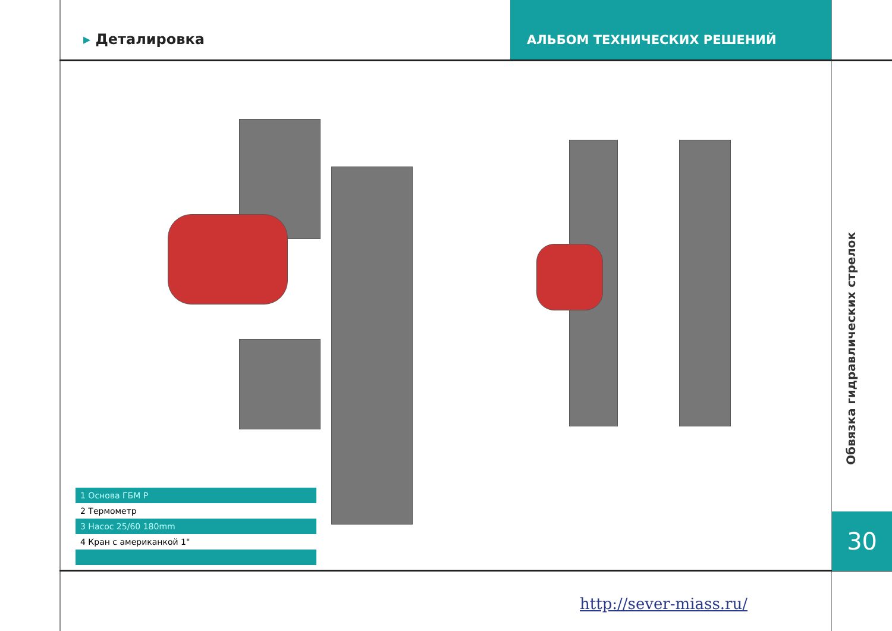▸ Деталировка
АЛЬБОМ ТЕХНИЧЕСКИХ РЕШЕНИЙ
| 1 Основа ГБМ Р |
| 2 Термометр |
| 3 Насос 25/60 180mm |
| 4 Кран с американкой 1" |
Обвязка гидравлических стрелок
30
http://sever-miass.ru/